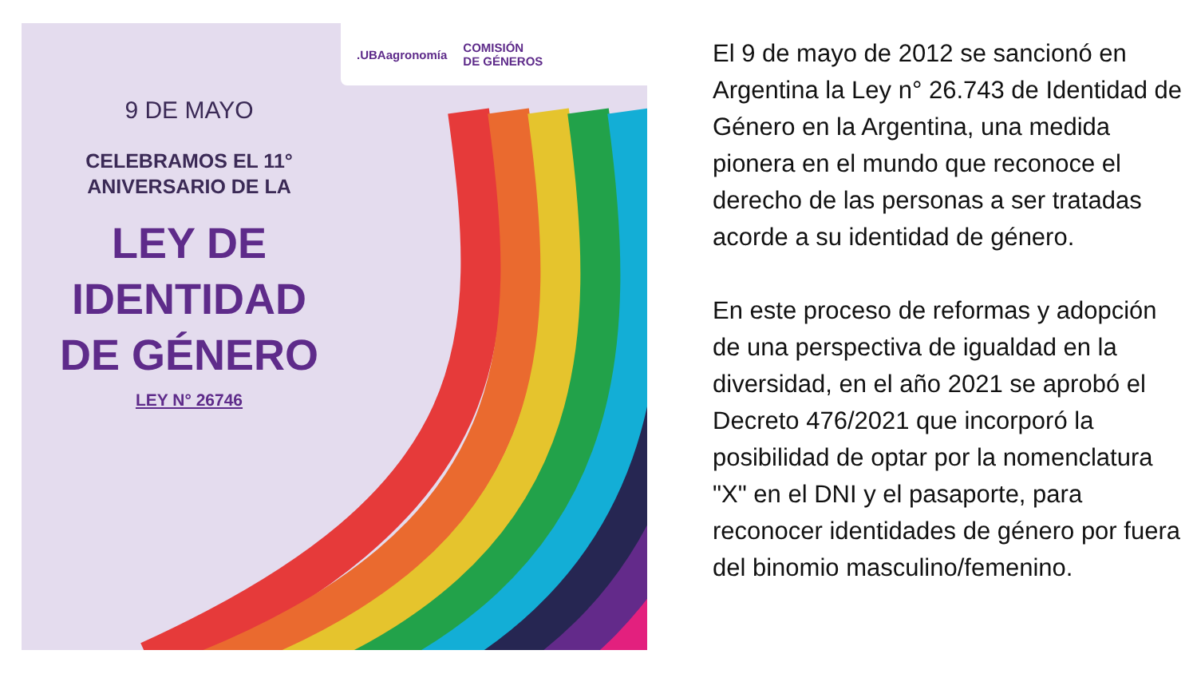.UBAagronomía COMISIÓN
DE GÉNEROS
9 DE MAYO
CELEBRAMOS EL 11°
ANIVERSARIO DE LA
LEY DE
IDENTIDAD
DE GÉNERO
LEY N° 26746
El 9 de mayo de 2012 se sancionó en Argentina la Ley n° 26.743 de Identidad de Género en la Argentina, una medida pionera en el mundo que reconoce el derecho de las personas a ser tratadas acorde a su identidad de género.
En este proceso de reformas y adopción de una perspectiva de igualdad en la diversidad, en el año 2021 se aprobó el Decreto 476/2021 que incorporó la posibilidad de optar por la nomenclatura "X" en el DNI y el pasaporte, para reconocer identidades de género por fuera del binomio masculino/femenino.